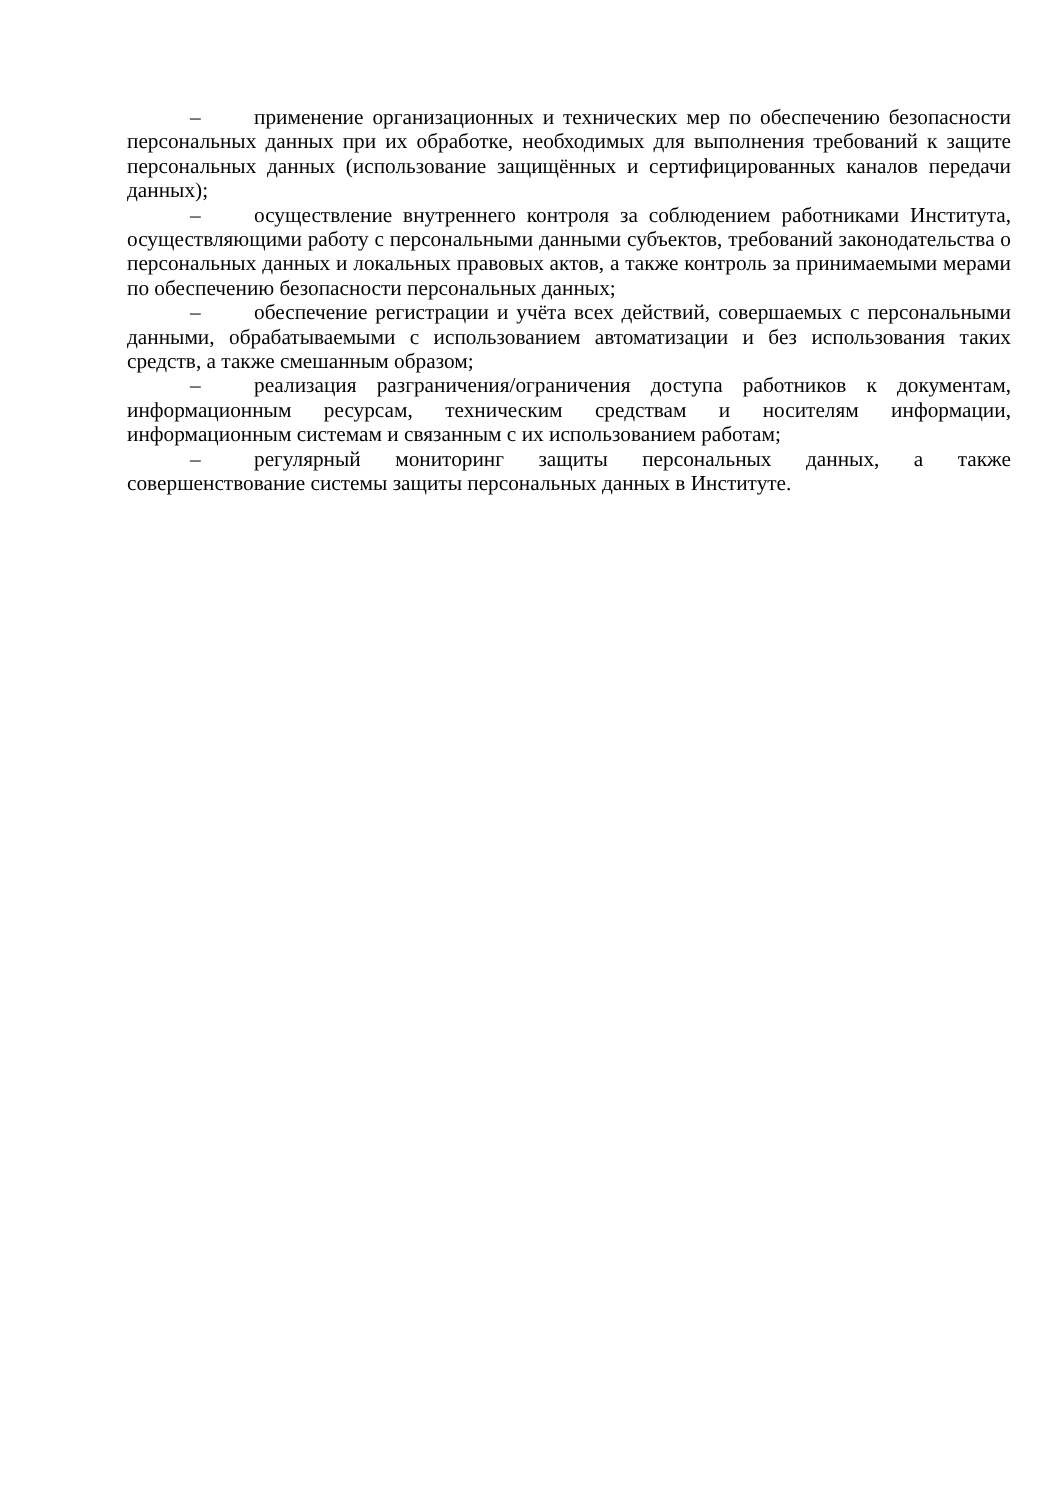– применение организационных и технических мер по обеспечению безопасности персональных данных при их обработке, необходимых для выполнения требований к защите персональных данных (использование защищённых и сертифицированных каналов передачи данных);
– осуществление внутреннего контроля за соблюдением работниками Института, осуществляющими работу с персональными данными субъектов, требований законодательства о персональных данных и локальных правовых актов, а также контроль за принимаемыми мерами по обеспечению безопасности персональных данных;
– обеспечение регистрации и учёта всех действий, совершаемых с персональными данными, обрабатываемыми с использованием автоматизации и без использования таких средств, а также смешанным образом;
– реализация разграничения/ограничения доступа работников к документам, информационным ресурсам, техническим средствам и носителям информации, информационным системам и связанным с их использованием работам;
– регулярный мониторинг защиты персональных данных, а также совершенствование системы защиты персональных данных в Институте.